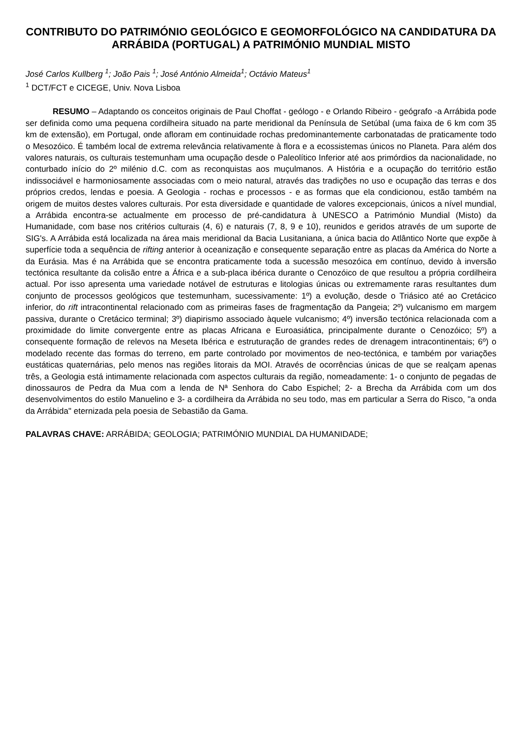CONTRIBUTO DO PATRIMÓNIO GEOLÓGICO E GEOMORFOLÓGICO NA CANDIDATURA DA ARRÁBIDA (PORTUGAL) A PATRIMÓNIO MUNDIAL MISTO
José Carlos Kullberg <sup>1</sup>; João Pais <sup>1</sup>; José António Almeida<sup>1</sup>; Octávio Mateus<sup>1</sup>
<sup>1</sup> DCT/FCT e CICEGE, Univ. Nova Lisboa
RESUMO – Adaptando os conceitos originais de Paul Choffat - geólogo - e Orlando Ribeiro - geógrafo -a Arrábida pode ser definida como uma pequena cordilheira situado na parte meridional da Península de Setúbal (uma faixa de 6 km com 35 km de extensão), em Portugal, onde afloram em continuidade rochas predominantemente carbonatadas de praticamente todo o Mesozóico. É também local de extrema relevância relativamente à flora e a ecossistemas únicos no Planeta. Para além dos valores naturais, os culturais testemunham uma ocupação desde o Paleolítico Inferior até aos primórdios da nacionalidade, no conturbado início do 2º milénio d.C. com as reconquistas aos muçulmanos. A História e a ocupação do território estão indissociável e harmoniosamente associadas com o meio natural, através das tradições no uso e ocupação das terras e dos próprios credos, lendas e poesia. A Geologia - rochas e processos - e as formas que ela condicionou, estão também na origem de muitos destes valores culturais. Por esta diversidade e quantidade de valores excepcionais, únicos a nível mundial, a Arrábida encontra-se actualmente em processo de pré-candidatura à UNESCO a Património Mundial (Misto) da Humanidade, com base nos critérios culturais (4, 6) e naturais (7, 8, 9 e 10), reunidos e geridos através de um suporte de SIG's. A Arrábida está localizada na área mais meridional da Bacia Lusitaniana, a única bacia do Atlântico Norte que expõe à superfície toda a sequência de rifting anterior à oceanização e consequente separação entre as placas da América do Norte a da Eurásia. Mas é na Arrábida que se encontra praticamente toda a sucessão mesozóica em contínuo, devido à inversão tectónica resultante da colisão entre a África e a sub-placa ibérica durante o Cenozóico de que resultou a própria cordilheira actual. Por isso apresenta uma variedade notável de estruturas e litologias únicas ou extremamente raras resultantes dum conjunto de processos geológicos que testemunham, sucessivamente: 1º) a evolução, desde o Triásico até ao Cretácico inferior, do rift intracontinental relacionado com as primeiras fases de fragmentação da Pangeia; 2º) vulcanismo em margem passiva, durante o Cretácico terminal; 3º) diapirismo associado àquele vulcanismo; 4º) inversão tectónica relacionada com a proximidade do limite convergente entre as placas Africana e Euroasiática, principalmente durante o Cenozóico; 5º) a consequente formação de relevos na Meseta Ibérica e estruturação de grandes redes de drenagem intracontinentais; 6º) o modelado recente das formas do terreno, em parte controlado por movimentos de neo-tectónica, e também por variações eustáticas quaternárias, pelo menos nas regiões litorais da MOI. Através de ocorrências únicas de que se realçam apenas três, a Geologia está intimamente relacionada com aspectos culturais da região, nomeadamente: 1- o conjunto de pegadas de dinossauros de Pedra da Mua com a lenda de Nª Senhora do Cabo Espichel; 2- a Brecha da Arrábida com um dos desenvolvimentos do estilo Manuelino e 3- a cordilheira da Arrábida no seu todo, mas em particular a Serra do Risco, "a onda da Arrábida" eternizada pela poesia de Sebastião da Gama.
PALAVRAS CHAVE: ARRÁBIDA; GEOLOGIA; PATRIMÓNIO MUNDIAL DA HUMANIDADE;